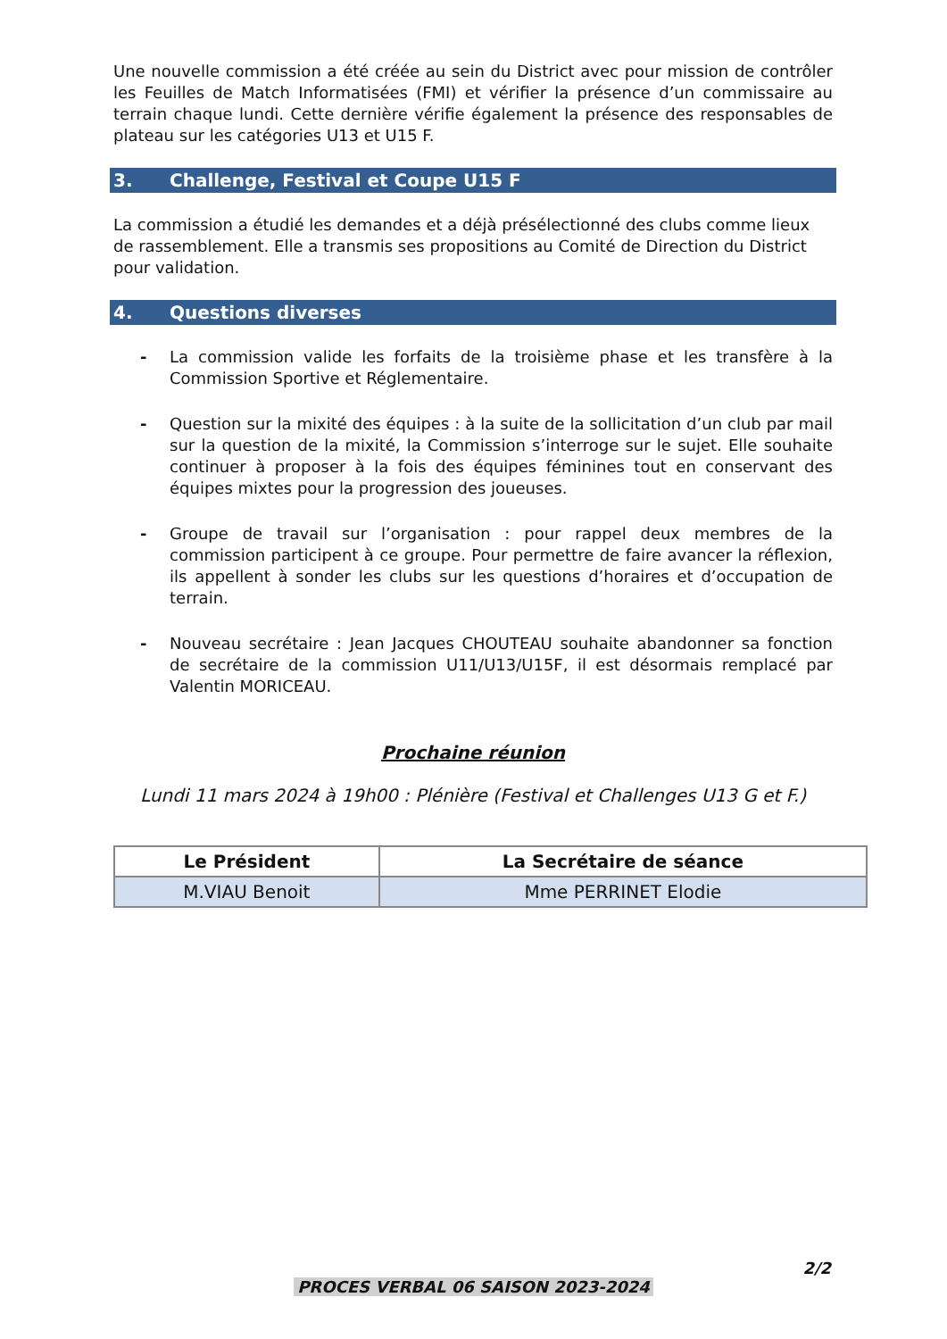Une nouvelle commission a été créée au sein du District avec pour mission de contrôler les Feuilles de Match Informatisées (FMI) et vérifier la présence d’un commissaire au terrain chaque lundi. Cette dernière vérifie également la présence des responsables de plateau sur les catégories U13 et U15 F.
3. Challenge, Festival et Coupe U15 F
La commission a étudié les demandes et a déjà présélectionné des clubs comme lieux de rassemblement. Elle a transmis ses propositions au Comité de Direction du District pour validation.
4. Questions diverses
- La commission valide les forfaits de la troisième phase et les transfère à la Commission Sportive et Réglementaire.
- Question sur la mixité des équipes : à la suite de la sollicitation d’un club par mail sur la question de la mixité, la Commission s’interroge sur le sujet. Elle souhaite continuer à proposer à la fois des équipes féminines tout en conservant des équipes mixtes pour la progression des joueuses.
- Groupe de travail sur l’organisation : pour rappel deux membres de la commission participent à ce groupe. Pour permettre de faire avancer la réflexion, ils appellent à sonder les clubs sur les questions d’horaires et d’occupation de terrain.
- Nouveau secrétaire : Jean Jacques CHOUTEAU souhaite abandonner sa fonction de secrétaire de la commission U11/U13/U15F, il est désormais remplacé par Valentin MORICEAU.
Prochaine réunion
Lundi 11 mars 2024 à 19h00 : Plénière (Festival et Challenges U13 G et F.)
| Le Président | La Secrétaire de séance |
| --- | --- |
| M.VIAU Benoit | Mme PERRINET Elodie |
2/2
PROCES VERBAL 06 SAISON 2023-2024